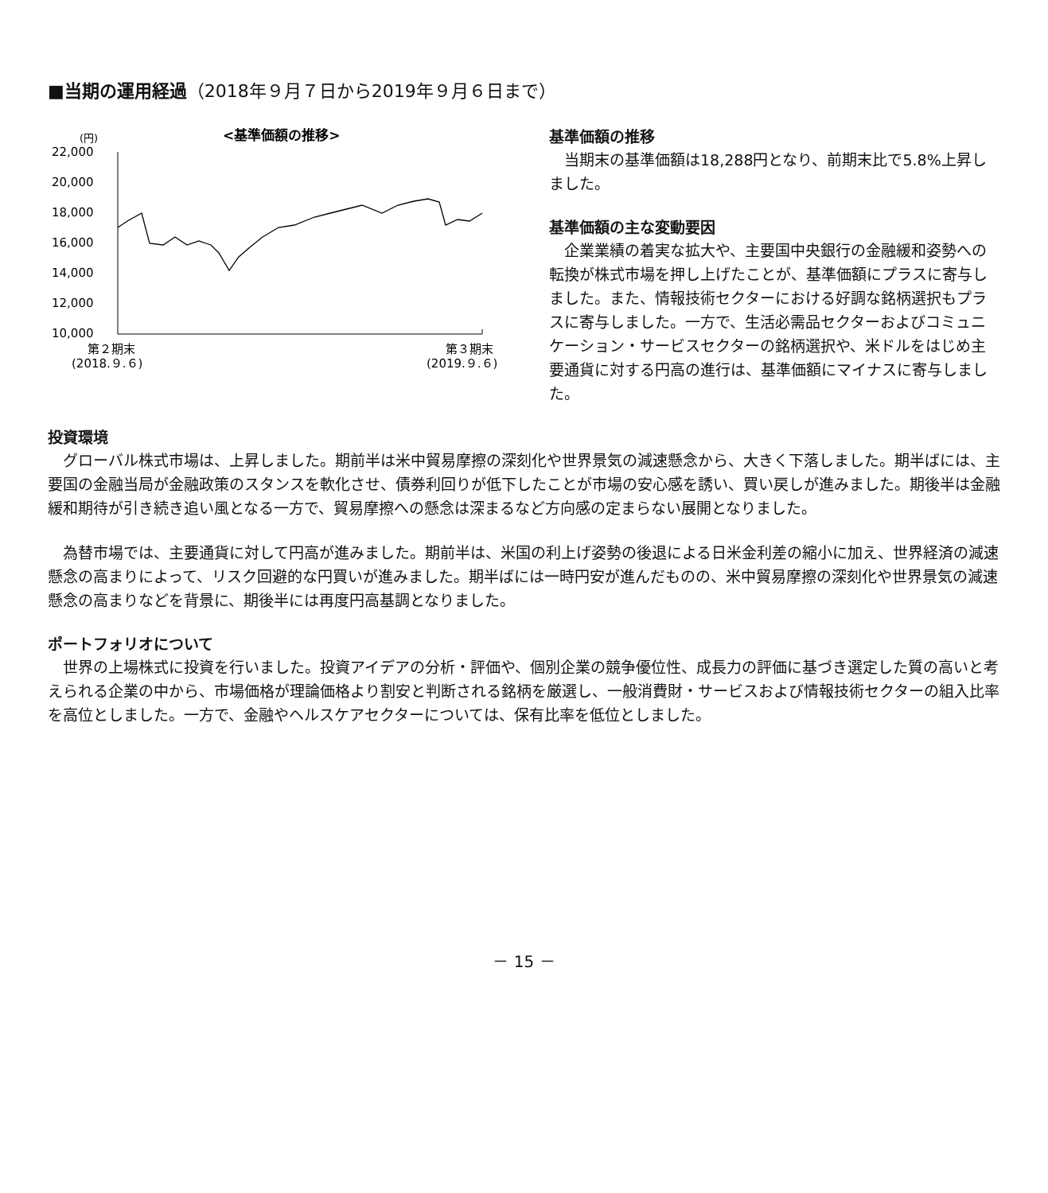■当期の運用経過（2018年９月７日から2019年９月６日まで）
(円)
<基準価額の推移>
22,000
20,000
18,000
16,000
14,000
12,000
10,000
第２期末
(2018.９.６)
第３期末
(2019.９.６)
基準価額の推移
当期末の基準価額は18,288円となり、前期末比で5.8%上昇しました。
基準価額の主な変動要因
企業業績の着実な拡大や、主要国中央銀行の金融緩和姿勢への転換が株式市場を押し上げたことが、基準価額にプラスに寄与しました。また、情報技術セクターにおける好調な銘柄選択もプラスに寄与しました。一方で、生活必需品セクターおよびコミュニケーション・サービスセクターの銘柄選択や、米ドルをはじめ主要通貨に対する円高の進行は、基準価額にマイナスに寄与しました。
投資環境
グローバル株式市場は、上昇しました。期前半は米中貿易摩擦の深刻化や世界景気の減速懸念から、大きく下落しました。期半ばには、主要国の金融当局が金融政策のスタンスを軟化させ、債券利回りが低下したことが市場の安心感を誘い、買い戻しが進みました。期後半は金融緩和期待が引き続き追い風となる一方で、貿易摩擦への懸念は深まるなど方向感の定まらない展開となりました。
為替市場では、主要通貨に対して円高が進みました。期前半は、米国の利上げ姿勢の後退による日米金利差の縮小に加え、世界経済の減速懸念の高まりによって、リスク回避的な円買いが進みました。期半ばには一時円安が進んだものの、米中貿易摩擦の深刻化や世界景気の減速懸念の高まりなどを背景に、期後半には再度円高基調となりました。
ポートフォリオについて
世界の上場株式に投資を行いました。投資アイデアの分析・評価や、個別企業の競争優位性、成長力の評価に基づき選定した質の高いと考えられる企業の中から、市場価格が理論価格より割安と判断される銘柄を厳選し、一般消費財・サービスおよび情報技術セクターの組入比率を高位としました。一方で、金融やヘルスケアセクターについては、保有比率を低位としました。
－ 15 －